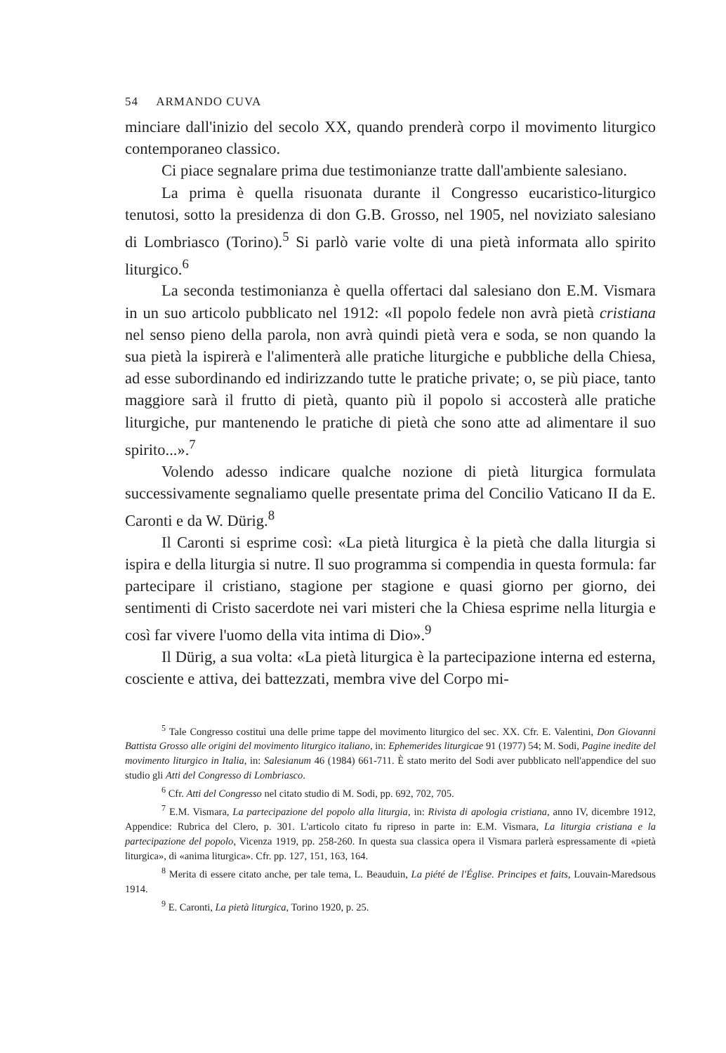54 ARMANDO CUVA
minciare dall'inizio del secolo XX, quando prenderà corpo il movimento liturgico contemporaneo classico.
Ci piace segnalare prima due testimonianze tratte dall'ambiente salesiano.
La prima è quella risuonata durante il Congresso eucaristico-liturgico tenutosi, sotto la presidenza di don G.B. Grosso, nel 1905, nel noviziato salesiano di Lombriasco (Torino).<sup>5</sup> Si parlò varie volte di una pietà informata allo spirito liturgico.<sup>6</sup>
La seconda testimonianza è quella offertaci dal salesiano don E.M. Vismara in un suo articolo pubblicato nel 1912: «Il popolo fedele non avrà pietà cristiana nel senso pieno della parola, non avrà quindi pietà vera e soda, se non quando la sua pietà la ispirerà e l'alimenterà alle pratiche liturgiche e pubbliche della Chiesa, ad esse subordinando ed indirizzando tutte le pratiche private; o, se più piace, tanto maggiore sarà il frutto di pietà, quanto più il popolo si accosterà alle pratiche liturgiche, pur mantenendo le pratiche di pietà che sono atte ad alimentare il suo spirito...».<sup>7</sup>
Volendo adesso indicare qualche nozione di pietà liturgica formulata successivamente segnaliamo quelle presentate prima del Concilio Vaticano II da E. Caronti e da W. Dürig.<sup>8</sup>
Il Caronti si esprime così: «La pietà liturgica è la pietà che dalla liturgia si ispira e della liturgia si nutre. Il suo programma si compendia in questa formula: far partecipare il cristiano, stagione per stagione e quasi giorno per giorno, dei sentimenti di Cristo sacerdote nei vari misteri che la Chiesa esprime nella liturgia e così far vivere l'uomo della vita intima di Dio».<sup>9</sup>
Il Dürig, a sua volta: «La pietà liturgica è la partecipazione interna ed esterna, cosciente e attiva, dei battezzati, membra vive del Corpo mi-
<sup>5</sup> Tale Congresso costituì una delle prime tappe del movimento liturgico del sec. XX. Cfr. E. Valentini, Don Giovanni Battista Grosso alle origini del movimento liturgico italiano, in: Ephemerides liturgicae 91 (1977) 54; M. Sodi, Pagine inedite del movimento liturgico in Italia, in: Salesianum 46 (1984) 661-711. È stato merito del Sodi aver pubblicato nell'appendice del suo studio gli Atti del Congresso di Lombriasco.
<sup>6</sup> Cfr. Atti del Congresso nel citato studio di M. Sodi, pp. 692, 702, 705.
<sup>7</sup> E.M. Vismara, La partecipazione del popolo alla liturgia, in: Rivista di apologia cristiana, anno IV, dicembre 1912, Appendice: Rubrica del Clero, p. 301. L'articolo citato fu ripreso in parte in: E.M. Vismara, La liturgia cristiana e la partecipazione del popolo, Vicenza 1919, pp. 258-260. In questa sua classica opera il Vismara parlerà espressamente di «pietà liturgica», di «anima liturgica». Cfr. pp. 127, 151, 163, 164.
<sup>8</sup> Merita di essere citato anche, per tale tema, L. Beauduin, La piété de l'Église. Principes et faits, Louvain-Maredsous 1914.
<sup>9</sup> E. Caronti, La pietà liturgica, Torino 1920, p. 25.